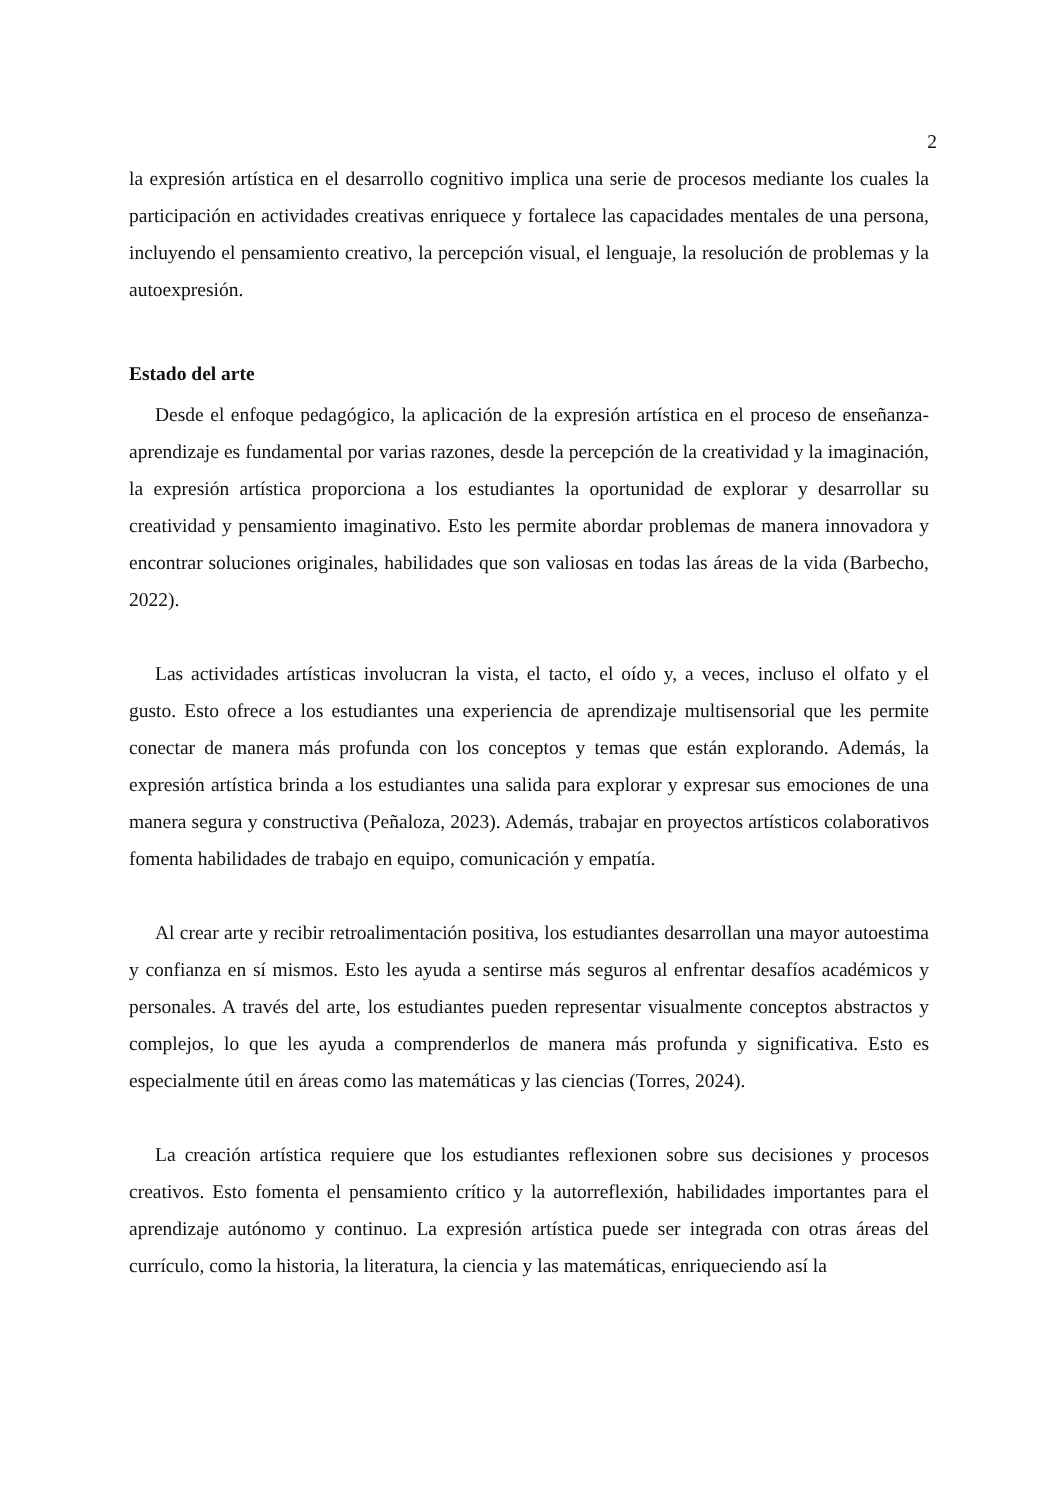2
la expresión artística en el desarrollo cognitivo implica una serie de procesos mediante los cuales la participación en actividades creativas enriquece y fortalece las capacidades mentales de una persona, incluyendo el pensamiento creativo, la percepción visual, el lenguaje, la resolución de problemas y la autoexpresión.
Estado del arte
Desde el enfoque pedagógico, la aplicación de la expresión artística en el proceso de enseñanza-aprendizaje es fundamental por varias razones, desde la percepción de la creatividad y la imaginación, la expresión artística proporciona a los estudiantes la oportunidad de explorar y desarrollar su creatividad y pensamiento imaginativo. Esto les permite abordar problemas de manera innovadora y encontrar soluciones originales, habilidades que son valiosas en todas las áreas de la vida (Barbecho, 2022).
Las actividades artísticas involucran la vista, el tacto, el oído y, a veces, incluso el olfato y el gusto. Esto ofrece a los estudiantes una experiencia de aprendizaje multisensorial que les permite conectar de manera más profunda con los conceptos y temas que están explorando. Además, la expresión artística brinda a los estudiantes una salida para explorar y expresar sus emociones de una manera segura y constructiva (Peñaloza, 2023). Además, trabajar en proyectos artísticos colaborativos fomenta habilidades de trabajo en equipo, comunicación y empatía.
Al crear arte y recibir retroalimentación positiva, los estudiantes desarrollan una mayor autoestima y confianza en sí mismos. Esto les ayuda a sentirse más seguros al enfrentar desafíos académicos y personales. A través del arte, los estudiantes pueden representar visualmente conceptos abstractos y complejos, lo que les ayuda a comprenderlos de manera más profunda y significativa. Esto es especialmente útil en áreas como las matemáticas y las ciencias (Torres, 2024).
La creación artística requiere que los estudiantes reflexionen sobre sus decisiones y procesos creativos. Esto fomenta el pensamiento crítico y la autorreflexión, habilidades importantes para el aprendizaje autónomo y continuo. La expresión artística puede ser integrada con otras áreas del currículo, como la historia, la literatura, la ciencia y las matemáticas, enriqueciendo así la